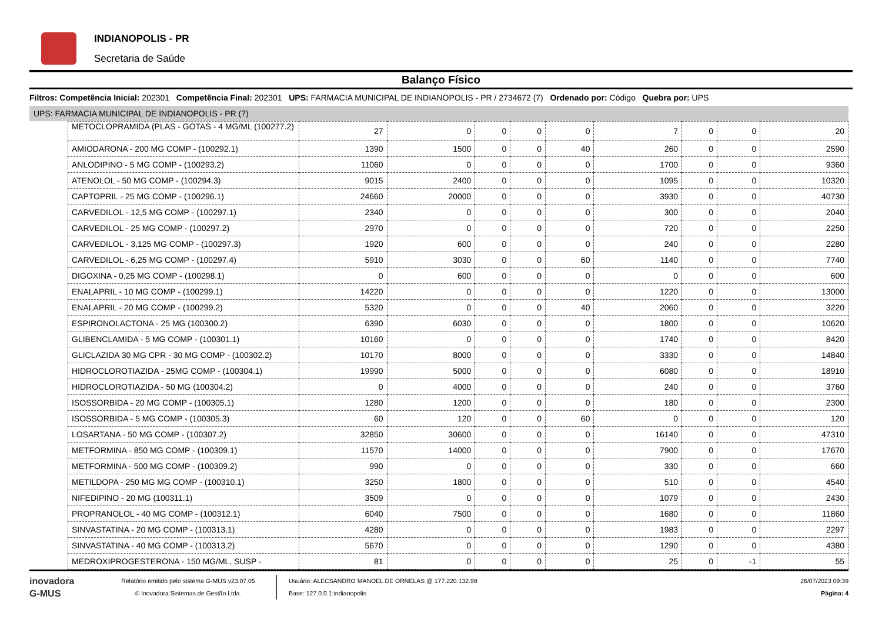INDIANOPOLIS - PR
Secretaria de Saúde
Balanço Físico
Filtros: Competência Inicial: 202301 Competência Final: 202301 UPS: FARMACIA MUNICIPAL DE INDIANOPOLIS - PR / 2734672 (7) Ordenado por: Código Quebra por: UPS
UPS: FARMACIA MUNICIPAL DE INDIANOPOLIS - PR (7)
| METOCLOPRAMIDA (PLAS - GOTAS - 4 MG/ML (100277.2) | 27 | 0 | 0 | 0 | 0 | 7 | 0 | 0 | 20 |
| AMIODARONA - 200 MG COMP - (100292.1) | 1390 | 1500 | 0 | 0 | 40 | 260 | 0 | 0 | 2590 |
| ANLODIPINO - 5 MG COMP - (100293.2) | 11060 | 0 | 0 | 0 | 0 | 1700 | 0 | 0 | 9360 |
| ATENOLOL - 50 MG COMP - (100294.3) | 9015 | 2400 | 0 | 0 | 0 | 1095 | 0 | 0 | 10320 |
| CAPTOPRIL - 25 MG COMP - (100296.1) | 24660 | 20000 | 0 | 0 | 0 | 3930 | 0 | 0 | 40730 |
| CARVEDILOL - 12,5 MG COMP - (100297.1) | 2340 | 0 | 0 | 0 | 0 | 300 | 0 | 0 | 2040 |
| CARVEDILOL - 25 MG COMP - (100297.2) | 2970 | 0 | 0 | 0 | 0 | 720 | 0 | 0 | 2250 |
| CARVEDILOL - 3,125 MG COMP - (100297.3) | 1920 | 600 | 0 | 0 | 0 | 240 | 0 | 0 | 2280 |
| CARVEDILOL - 6,25 MG COMP - (100297.4) | 5910 | 3030 | 0 | 0 | 60 | 1140 | 0 | 0 | 7740 |
| DIGOXINA - 0,25 MG COMP - (100298.1) | 0 | 600 | 0 | 0 | 0 | 0 | 0 | 0 | 600 |
| ENALAPRIL - 10 MG COMP - (100299.1) | 14220 | 0 | 0 | 0 | 0 | 1220 | 0 | 0 | 13000 |
| ENALAPRIL - 20 MG COMP - (100299.2) | 5320 | 0 | 0 | 0 | 40 | 2060 | 0 | 0 | 3220 |
| ESPIRONOLACTONA - 25 MG (100300.2) | 6390 | 6030 | 0 | 0 | 0 | 1800 | 0 | 0 | 10620 |
| GLIBENCLAMIDA - 5 MG COMP - (100301.1) | 10160 | 0 | 0 | 0 | 0 | 1740 | 0 | 0 | 8420 |
| GLICLAZIDA 30 MG CPR - 30 MG COMP - (100302.2) | 10170 | 8000 | 0 | 0 | 0 | 3330 | 0 | 0 | 14840 |
| HIDROCLOROTIAZIDA - 25MG COMP - (100304.1) | 19990 | 5000 | 0 | 0 | 0 | 6080 | 0 | 0 | 18910 |
| HIDROCLOROTIAZIDA - 50 MG (100304.2) | 0 | 4000 | 0 | 0 | 0 | 240 | 0 | 0 | 3760 |
| ISOSSORBIDA - 20 MG COMP - (100305.1) | 1280 | 1200 | 0 | 0 | 0 | 180 | 0 | 0 | 2300 |
| ISOSSORBIDA - 5 MG COMP - (100305.3) | 60 | 120 | 0 | 0 | 60 | 0 | 0 | 0 | 120 |
| LOSARTANA - 50 MG COMP - (100307.2) | 32850 | 30600 | 0 | 0 | 0 | 16140 | 0 | 0 | 47310 |
| METFORMINA - 850 MG COMP - (100309.1) | 11570 | 14000 | 0 | 0 | 0 | 7900 | 0 | 0 | 17670 |
| METFORMINA - 500 MG COMP - (100309.2) | 990 | 0 | 0 | 0 | 0 | 330 | 0 | 0 | 660 |
| METILDOPA - 250 MG MG COMP - (100310.1) | 3250 | 1800 | 0 | 0 | 0 | 510 | 0 | 0 | 4540 |
| NIFEDIPINO - 20 MG (100311.1) | 3509 | 0 | 0 | 0 | 0 | 1079 | 0 | 0 | 2430 |
| PROPRANOLOL - 40 MG COMP - (100312.1) | 6040 | 7500 | 0 | 0 | 0 | 1680 | 0 | 0 | 11860 |
| SINVASTATINA - 20 MG COMP - (100313.1) | 4280 | 0 | 0 | 0 | 0 | 1983 | 0 | 0 | 2297 |
| SINVASTATINA - 40 MG COMP - (100313.2) | 5670 | 0 | 0 | 0 | 0 | 1290 | 0 | 0 | 4380 |
| MEDROXIPROGESTERONA - 150 MG/ML, SUSP - | 81 | 0 | 0 | 0 | 0 | 25 | 0 | -1 | 55 |
inovadora
G-MUS
Relatório emitido pelo sistema G-MUS v23.07.05
© Inovadora Sistemas de Gestão Ltda.
Usuário: ALECSANDRO MANOEL DE ORNELAS @ 177.220.132.98
Base: 127.0.0.1:indianopolis
26/07/2023 09:39
Página: 4